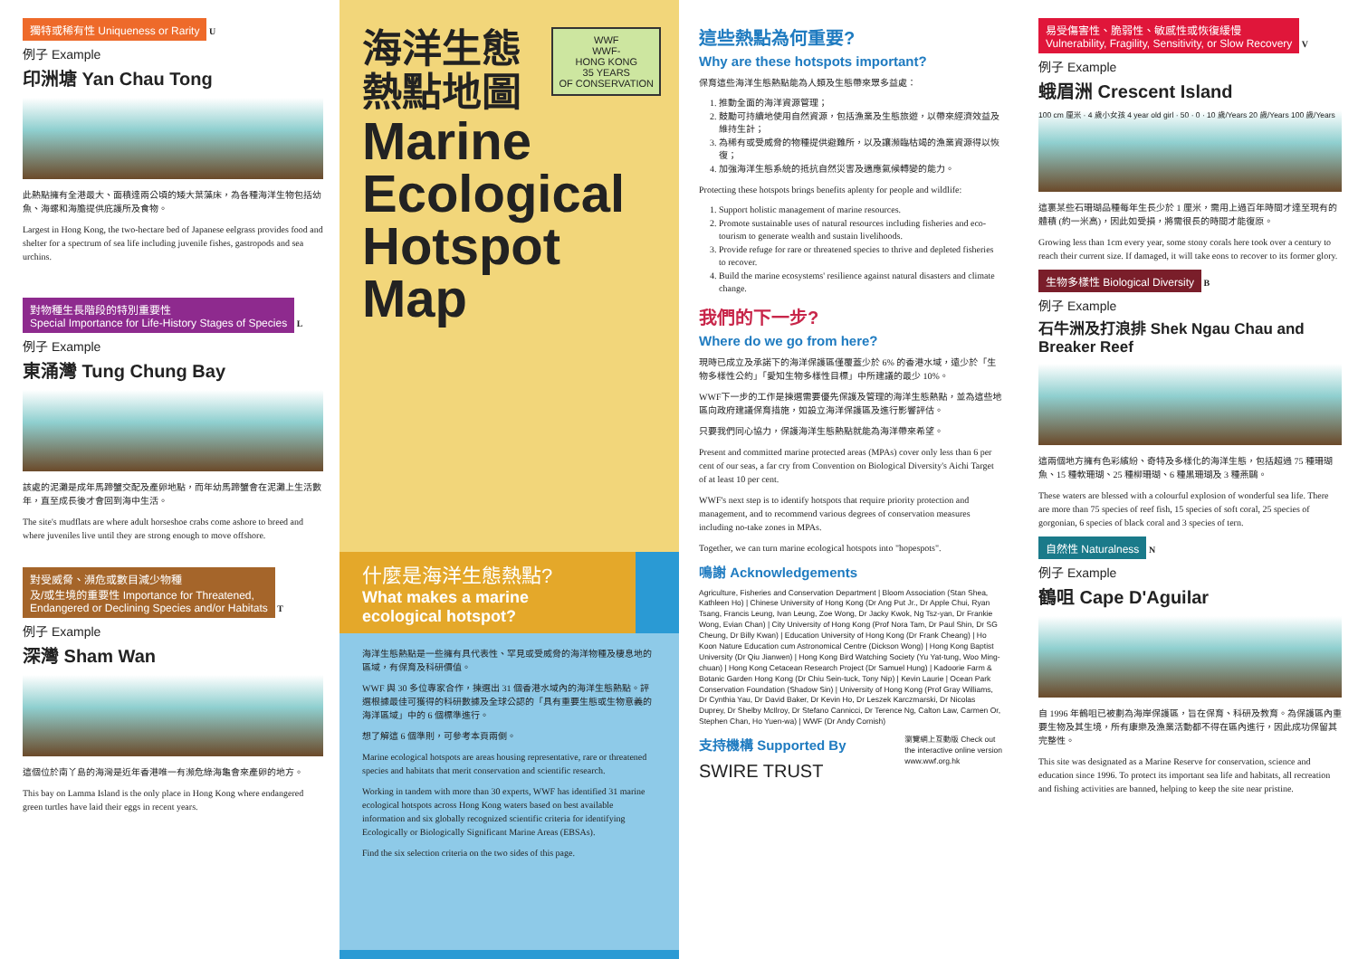獨特或稀有性 Uniqueness or Rarity
U
例子 Example
印洲塘 Yan Chau Tong
此熱點擁有全港最大、面積達兩公頃的矮大葉藻床，為各種海洋生物包括幼魚、海螺和海膽提供庇護所及食物。
Largest in Hong Kong, the two-hectare bed of Japanese eelgrass provides food and shelter for a spectrum of sea life including juvenile fishes, gastropods and sea urchins.
對物種生長階段的特別重要性
Special Importance for Life-History Stages of Species
L
例子 Example
東涌灣 Tung Chung Bay
該處的泥灘是成年馬蹄蟹交配及產卵地點，而年幼馬蹄蟹會在泥灘上生活數年，直至成長後才會回到海中生活。
The site's mudflats are where adult horseshoe crabs come ashore to breed and where juveniles live until they are strong enough to move offshore.
對受威脅、瀕危或數目減少物種
及/或生境的重要性 Importance for Threatened,
Endangered or Declining Species and/or Habitats
T
例子 Example
深灣 Sham Wan
這個位於南丫島的海灣是近年香港唯一有瀕危綠海龜會來產卵的地方。
This bay on Lamma Island is the only place in Hong Kong where endangered green turtles have laid their eggs in recent years.
WWF
WWF-
HONG KONG
35 YEARS
OF CONSERVATION
海洋生態
熱點地圖
Marine
Ecological
Hotspot
Map
什麼是海洋生態熱點?
What makes a marine ecological hotspot?
海洋生態熱點是一些擁有具代表性、罕見或受威脅的海洋物種及棲息地的區域，有保育及科研價值。
WWF 與 30 多位專家合作，揀選出 31 個香港水域內的海洋生態熱點。評選根據最佳可獲得的科研數據及全球公認的「具有重要生態或生物意義的海洋區域」中的 6 個標準進行。
想了解這 6 個準則，可參考本頁兩側。
Marine ecological hotspots are areas housing representative, rare or threatened species and habitats that merit conservation and scientific research.
Working in tandem with more than 30 experts, WWF has identified 31 marine ecological hotspots across Hong Kong waters based on best available information and six globally recognized scientific criteria for identifying Ecologically or Biologically Significant Marine Areas (EBSAs).
Find the six selection criteria on the two sides of this page.
這些熱點為何重要?
Why are these hotspots important?
保育這些海洋生態熱點能為人類及生態帶來眾多益處：
1. 推動全面的海洋資源管理；
2. 鼓勵可持續地使用自然資源，包括漁業及生態旅遊，以帶來經濟效益及維持生計；
3. 為稀有或受威脅的物種提供避難所，以及讓瀕臨枯竭的漁業資源得以恢復；
4. 加強海洋生態系統的抵抗自然災害及適應氣候轉變的能力。
Protecting these hotspots brings benefits aplenty for people and wildlife:
1. Support holistic management of marine resources.
2. Promote sustainable uses of natural resources including fisheries and eco-tourism to generate wealth and sustain livelihoods.
3. Provide refuge for rare or threatened species to thrive and depleted fisheries to recover.
4. Build the marine ecosystems' resilience against natural disasters and climate change.
我們的下一步?
Where do we go from here?
現時已成立及承諾下的海洋保護區僅覆蓋少於 6% 的香港水域，遠少於「生物多樣性公約」「愛知生物多樣性目標」中所建議的最少 10%。
WWF下一步的工作是揀選需要優先保護及管理的海洋生態熱點，並為這些地區向政府建議保育措施，如設立海洋保護區及進行影響評估。
只要我們同心協力，保護海洋生態熱點就能為海洋帶來希望。
Present and committed marine protected areas (MPAs) cover only less than 6 per cent of our seas, a far cry from Convention on Biological Diversity's Aichi Target of at least 10 per cent.
WWF's next step is to identify hotspots that require priority protection and management, and to recommend various degrees of conservation measures including no-take zones in MPAs.
Together, we can turn marine ecological hotspots into "hopespots".
鳴謝 Acknowledgements
Agriculture, Fisheries and Conservation Department | Bloom Association (Stan Shea, Kathleen Ho) | Chinese University of Hong Kong (Dr Ang Put Jr., Dr Apple Chui, Ryan Tsang, Francis Leung, Ivan Leung, Zoe Wong, Dr Jacky Kwok, Ng Tsz-yan, Dr Frankie Wong, Evian Chan) | City University of Hong Kong (Prof Nora Tam, Dr Paul Shin, Dr SG Cheung, Dr Billy Kwan) | Education University of Hong Kong (Dr Frank Cheang) | Ho Koon Nature Education cum Astronomical Centre (Dickson Wong) | Hong Kong Baptist University (Dr Qiu Jianwen) | Hong Kong Bird Watching Society (Yu Yat-tung, Woo Ming-chuan) | Hong Kong Cetacean Research Project (Dr Samuel Hung) | Kadoorie Farm & Botanic Garden Hong Kong (Dr Chiu Sein-tuck, Tony Nip) | Kevin Laurie | Ocean Park Conservation Foundation (Shadow Sin) | University of Hong Kong (Prof Gray Williams, Dr Cynthia Yau, Dr David Baker, Dr Kevin Ho, Dr Leszek Karczmarski, Dr Nicolas Duprey, Dr Shelby McIlroy, Dr Stefano Cannicci, Dr Terence Ng, Calton Law, Carmen Or, Stephen Chan, Ho Yuen-wa) | WWF (Dr Andy Cornish)
支持機構 Supported By
SWIRE TRUST
瀏覽網上互動版 Check out
the interactive online version
www.wwf.org.hk
易受傷害性、脆弱性、敏感性或恢復緩慢
Vulnerability, Fragility, Sensitivity, or Slow Recovery
V
例子 Example
蛾眉洲 Crescent Island
100 cm 厘米 · 4 歲小女孩 4 year old girl · 50 · 0 · 10 歲/Years 20 歲/Years 100 歲/Years
這裏某些石珊瑚品種每年生長少於 1 厘米，需用上過百年時間才達至現有的體積 (約一米高)，因此如受損，將需很長的時間才能復原。
Growing less than 1cm every year, some stony corals here took over a century to reach their current size. If damaged, it will take eons to recover to its former glory.
生物多樣性 Biological Diversity
B
例子 Example
石牛洲及打浪排 Shek Ngau Chau and Breaker Reef
這兩個地方擁有色彩繽紛、奇特及多樣化的海洋生態，包括超過 75 種珊瑚魚、15 種軟珊瑚、25 種柳珊瑚、6 種黑珊瑚及 3 種燕鷗。
These waters are blessed with a colourful explosion of wonderful sea life. There are more than 75 species of reef fish, 15 species of soft coral, 25 species of gorgonian, 6 species of black coral and 3 species of tern.
自然性 Naturalness
N
例子 Example
鶴咀 Cape D'Aguilar
自 1996 年鶴咀已被劃為海岸保護區，旨在保育、科研及教育。為保護區內重要生物及其生境，所有康樂及漁業活動都不得在區內進行，因此成功保留其完整性。
This site was designated as a Marine Reserve for conservation, science and education since 1996. To protect its important sea life and habitats, all recreation and fishing activities are banned, helping to keep the site near pristine.